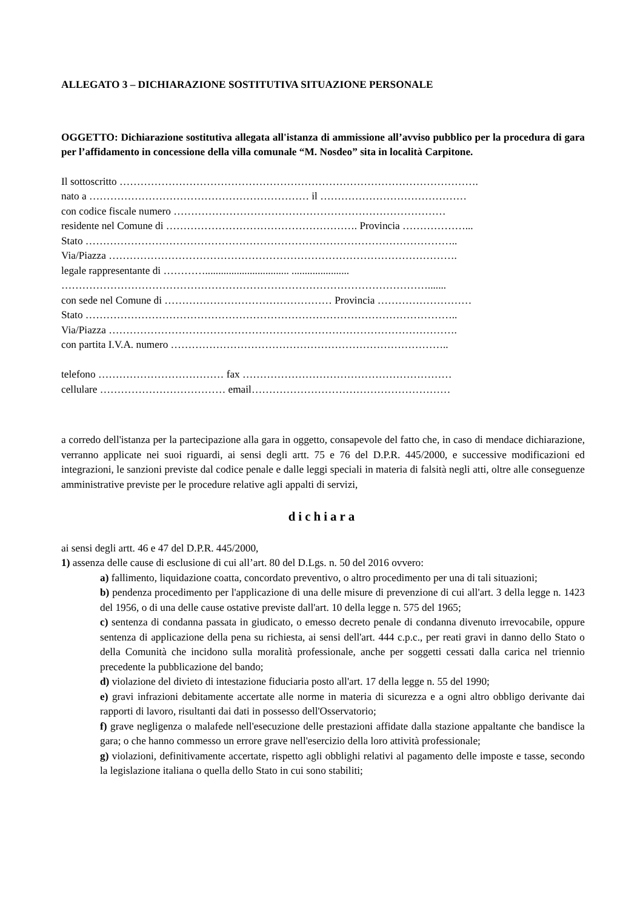ALLEGATO 3 – DICHIARAZIONE SOSTITUTIVA SITUAZIONE PERSONALE
OGGETTO: Dichiarazione sostitutiva allegata all'istanza di ammissione all’avviso pubblico per la procedura di gara per l’affidamento in concessione della villa comunale “M. Nosdeo” sita in località Carpitone.
Il sottoscritto ………………………………………………………………………………………….
nato a ……………………………………………………… il ……………………………………
con codice fiscale numero ……………………………………………………………………
residente nel Comune di ………………………………………………. Provincia ………………...
Stato ……………………………………………………………………………………………..
Via/Piazza ……………………………………………………………………………………….
legale rappresentante di …………................................ ......................
…………………………………………………………………………………………….......
con sede nel Comune di ………………………………………… Provincia ………………………
Stato ……………………………………………………………………………………………..
Via/Piazza ……………………………………………………………………………………….
con partita I.V.A. numero ……………………………………………………………………..
telefono ……………………………… fax ……………………………………………………
cellulare ……………………………… email…………………………………………………
a corredo dell'istanza per la partecipazione alla gara in oggetto, consapevole del fatto che, in caso di mendace dichiarazione, verranno applicate nei suoi riguardi, ai sensi degli artt. 75 e 76 del D.P.R. 445/2000, e successive modificazioni ed integrazioni, le sanzioni previste dal codice penale e dalle leggi speciali in materia di falsità negli atti, oltre alle conseguenze amministrative previste per le procedure relative agli appalti di servizi,
dichiara
ai sensi degli artt. 46 e 47 del D.P.R. 445/2000,
1) assenza delle cause di esclusione di cui all’art. 80 del D.Lgs. n. 50 del 2016 ovvero:
a) fallimento, liquidazione coatta, concordato preventivo, o altro procedimento per una di tali situazioni;
b) pendenza procedimento per l'applicazione di una delle misure di prevenzione di cui all'art. 3 della legge n. 1423 del 1956, o di una delle cause ostative previste dall'art. 10 della legge n. 575 del 1965;
c) sentenza di condanna passata in giudicato, o emesso decreto penale di condanna divenuto irrevocabile, oppure sentenza di applicazione della pena su richiesta, ai sensi dell'art. 444 c.p.c., per reati gravi in danno dello Stato o della Comunità che incidono sulla moralità professionale, anche per soggetti cessati dalla carica nel triennio precedente la pubblicazione del bando;
d) violazione del divieto di intestazione fiduciaria posto all'art. 17 della legge n. 55 del 1990;
e) gravi infrazioni debitamente accertate alle norme in materia di sicurezza e a ogni altro obbligo derivante dai rapporti di lavoro, risultanti dai dati in possesso dell'Osservatorio;
f) grave negligenza o malafede nell'esecuzione delle prestazioni affidate dalla stazione appaltante che bandisce la gara; o che hanno commesso un errore grave nell'esercizio della loro attività professionale;
g) violazioni, definitivamente accertate, rispetto agli obblighi relativi al pagamento delle imposte e tasse, secondo la legislazione italiana o quella dello Stato in cui sono stabiliti;